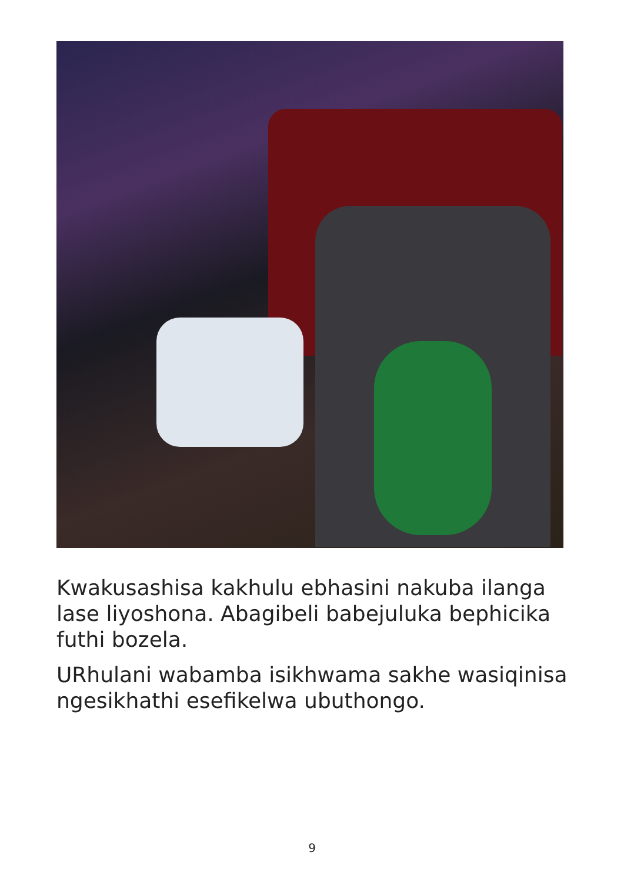Kwakusashisa kakhulu ebhasini nakuba ilanga lase liyoshona. Abagibeli babejuluka bephicika futhi bozela.
URhulani wabamba isikhwama sakhe wasiqinisa ngesikhathi esefikelwa ubuthongo.
9